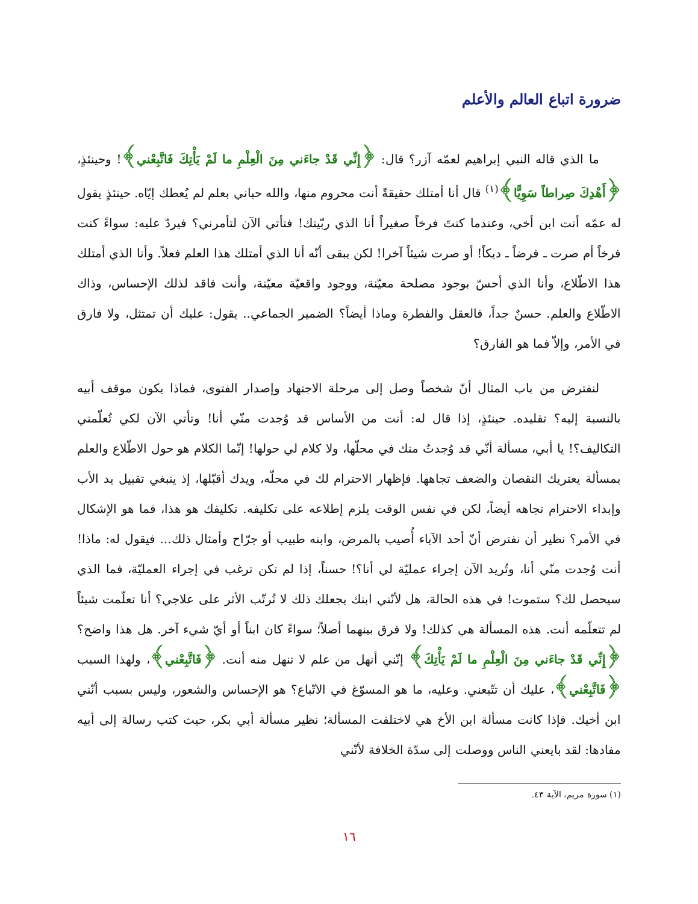ضرورة اتباع العالم والأعلم
ما الذي قاله النبي إبراهيم لعمّه آزر؟ قال: ﴿إِنِّي قَدْ جاءَني مِنَ الْعِلْمِ ما لَمْ يَأْتِكَ فَاتَّبِعْني﴾! وحينئذٍ، ﴿أَهْدِكَ صِراطاً سَوِيًّا﴾<sup>(١)</sup> قال أنا أمتلك حقيقةً أنت محروم منها، والله حباني بعلم لم يُعطك إيّاه. حينئذٍ يقول له عمّه أنت ابن أخي، وعندما كنتَ فرخاً صغيراً أنا الذي ربّيتك! فتأتي الآن لتأمرني؟ فيردّ عليه: سواءً كنت فرخاً أم صرت ـ فرضاً ـ ديكاً! أو صرت شيئاً آخرا! لكن يبقى أنّه أنا الذي أمتلك هذا العلم فعلاً. وأنا الذي أمتلك هذا الاطّلاع، وأنا الذي أحسّ بوجود مصلحة معيّنة، ووجود واقعيّة معيّنة، وأنت فاقد لذلك الإحساس، وذاك الاطّلاع والعلم. حسنٌ جداً، فالعقل والفطرة وماذا أيضاً؟ الضمير الجماعي.. يقول: عليك أن تمتثل، ولا فارق في الأمر، وإلاّ فما هو الفارق؟
لنفترض من باب المثال أنّ شخصاً وصل إلى مرحلة الاجتهاد وإصدار الفتوى، فماذا يكون موقف أبيه بالنسبة إليه؟ تقليده. حينئذٍ، إذا قال له: أنت من الأساس قد وُجدت منّي أنا! وتأتي الآن لكي تُعلّمني التكاليف؟! يا أبي، مسألة أنّي قد وُجدتُ منك في محلّها، ولا كلام لي حولها! إنّما الكلام هو حول الاطّلاع والعلم بمسألة يعتريك النقصان والضعف تجاهها. فإظهار الاحترام لك في محلّه، ويدك أقبّلها، إذ ينبغي تقبيل يد الأب وإبداء الاحترام تجاهه أيضاً، لكن في نفس الوقت يلزم إطلاعه على تكليفه. تكليفك هو هذا، فما هو الإشكال في الأمر؟ نظير أن نفترض أنّ أحد الآباء أُصيب بالمرض، وابنه طبيب أو جرّاح وأمثال ذلك... فيقول له: ماذا! أنت وُجدت منّي أنا، وتُريد الآن إجراء عمليّة لي أنا؟! حسناً، إذا لم تكن ترغب في إجراء العمليّة، فما الذي سيحصل لك؟ ستموت! في هذه الحالة، هل لأنّني ابنك يجعلك ذلك لا تُرتّب الأثر على علاجي؟ أنا تعلّمت شيئاً لم تتعلّمه أنت. هذه المسألة هي كذلك! ولا فرق بينهما أصلاً؛ سواءً كان ابناً أو أيّ شيء آخر. هل هذا واضح؟ ﴿إِنِّي قَدْ جاءَني مِنَ الْعِلْمِ ما لَمْ يَأْتِكَ﴾ إنّني أنهل من علم لا تنهل منه أنت. ﴿فَاتَّبِعْني﴾، ولهذا السبب ﴿فَاتَّبِعْني﴾، عليك أن تتّبعني. وعليه، ما هو المسوّغ في الاتّباع؟ هو الإحساس والشعور، وليس بسبب أنّني ابن أخيك. فإذا كانت مسألة ابن الأخ هي لاختلفت المسألة؛ نظير مسألة أبي بكر، حيث كتب رسالة إلى أبيه مفادها: لقد بايعني الناس ووصلت إلى سدّة الخلافة لأنّني
(١) سورة مريم، الآية ٤٣.
١٦